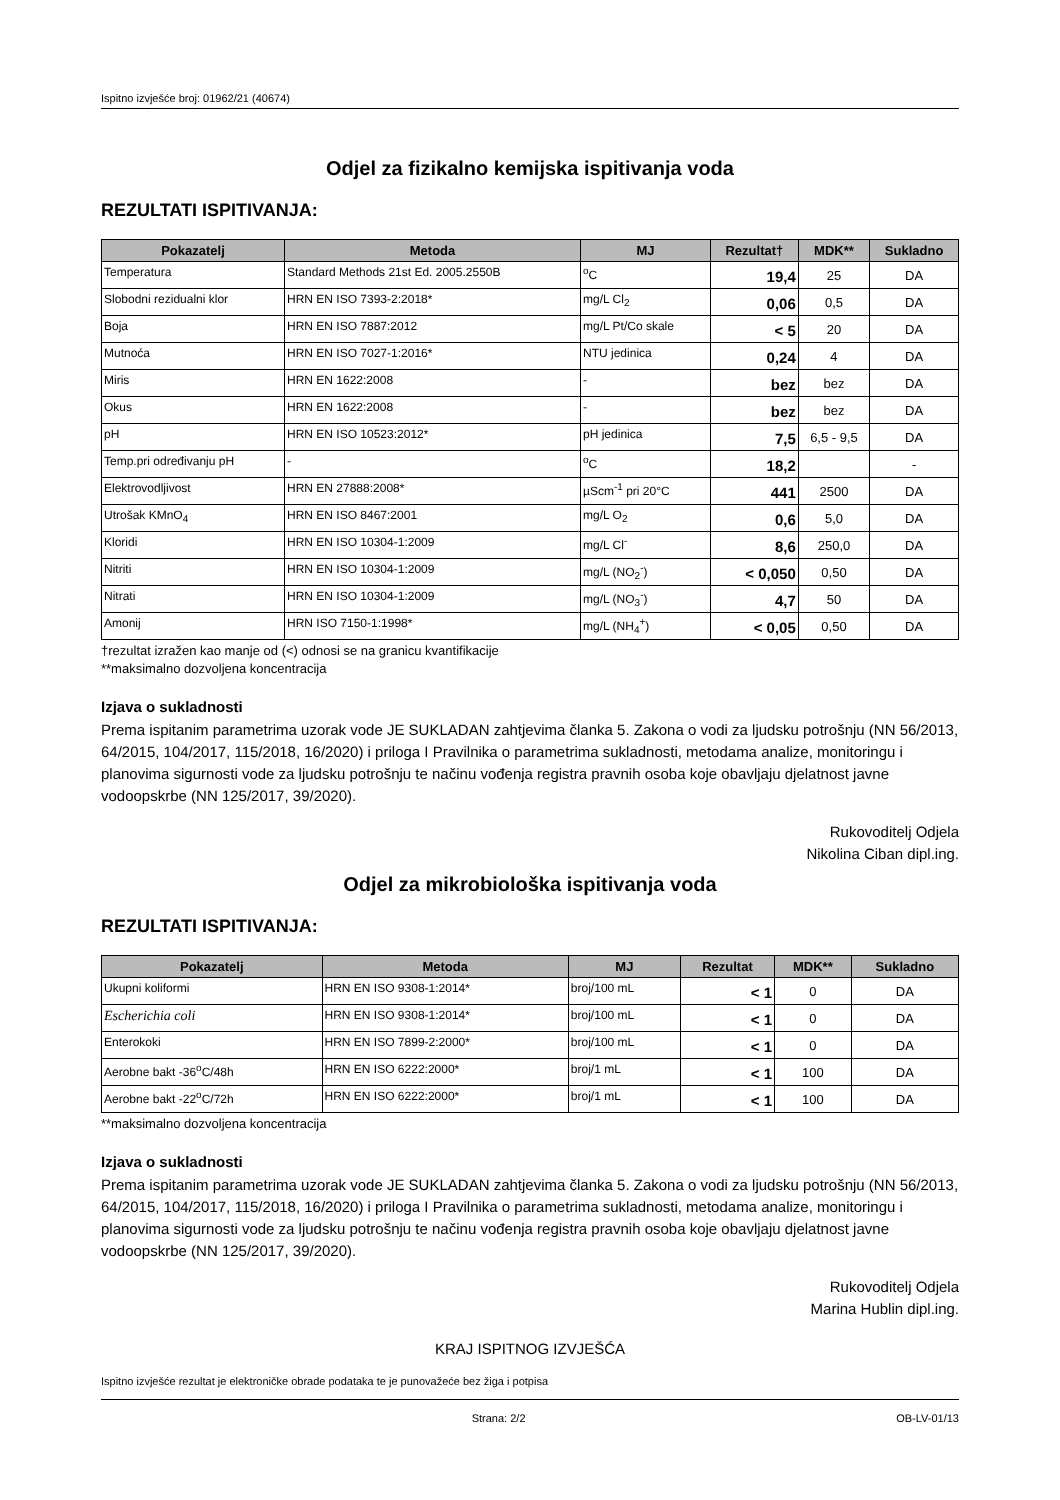Ispitno izvješće broj: 01962/21 (40674)
Odjel za fizikalno kemijska ispitivanja voda
REZULTATI ISPITIVANJA:
| Pokazatelj | Metoda | MJ | Rezultat† | MDK** | Sukladno |
| --- | --- | --- | --- | --- | --- |
| Temperatura | Standard Methods 21st Ed. 2005.2550B | <sup>o</sup> C | 19,4 | 25 | DA |
| Slobodni rezidualni klor | HRN EN ISO 7393-2:2018* | mg/L Cl<sub>2</sub> | 0,06 | 0,5 | DA |
| Boja | HRN EN ISO 7887:2012 | mg/L Pt/Co skale | < 5 | 20 | DA |
| Mutnoća | HRN EN ISO 7027-1:2016* | NTU jedinica | 0,24 | 4 | DA |
| Miris | HRN EN 1622:2008 | - | bez | bez | DA |
| Okus | HRN EN 1622:2008 | - | bez | bez | DA |
| pH | HRN EN ISO 10523:2012* | pH jedinica | 7,5 | 6,5 - 9,5 | DA |
| Temp.pri određivanju pH | - | <sup>o</sup> C | 18,2 | | - |
| Elektrovodljivost | HRN EN 27888:2008* | µScm<sup>-1</sup> pri 20°C | 441 | 2500 | DA |
| Utrošak KMnO<sub>4</sub> | HRN EN ISO 8467:2001 | mg/L O<sub>2</sub> | 0,6 | 5,0 | DA |
| Kloridi | HRN EN ISO 10304-1:2009 | mg/L Cl<sup>-</sup> | 8,6 | 250,0 | DA |
| Nitriti | HRN EN ISO 10304-1:2009 | mg/L (NO<sub>2</sub><sup>-</sup>) | < 0,050 | 0,50 | DA |
| Nitrati | HRN EN ISO 10304-1:2009 | mg/L (NO<sub>3</sub><sup>-</sup>) | 4,7 | 50 | DA |
| Amonij | HRN ISO 7150-1:1998* | mg/L (NH<sub>4</sub><sup>+</sup>) | < 0,05 | 0,50 | DA |
†rezultat izražen kao manje od (<) odnosi se na granicu kvantifikacije
**maksimalno dozvoljena koncentracija
Izjava o sukladnosti
Prema ispitanim parametrima uzorak vode JE SUKLADAN zahtjevima članka 5. Zakona o vodi za ljudsku potrošnju (NN 56/2013, 64/2015, 104/2017, 115/2018, 16/2020) i priloga I Pravilnika o parametrima sukladnosti, metodama analize, monitoringu i planovima sigurnosti vode za ljudsku potrošnju te načinu vođenja registra pravnih osoba koje obavljaju djelatnost javne vodoopskrbe (NN 125/2017, 39/2020).
Rukovoditelj Odjela
Nikolina Ciban dipl.ing.
Odjel za mikrobiološka ispitivanja voda
REZULTATI ISPITIVANJA:
| Pokazatelj | Metoda | MJ | Rezultat | MDK** | Sukladno |
| --- | --- | --- | --- | --- | --- |
| Ukupni koliformi | HRN EN ISO 9308-1:2014* | broj/100 mL | < 1 | 0 | DA |
| Escherichia coli | HRN EN ISO 9308-1:2014* | broj/100 mL | < 1 | 0 | DA |
| Enterokoki | HRN EN ISO 7899-2:2000* | broj/100 mL | < 1 | 0 | DA |
| Aerobne bakt -36<sup>o</sup>C/48h | HRN EN ISO 6222:2000* | broj/1 mL | < 1 | 100 | DA |
| Aerobne bakt -22<sup>o</sup>C/72h | HRN EN ISO 6222:2000* | broj/1 mL | < 1 | 100 | DA |
**maksimalno dozvoljena koncentracija
Izjava o sukladnosti
Prema ispitanim parametrima uzorak vode JE SUKLADAN zahtjevima članka 5. Zakona o vodi za ljudsku potrošnju (NN 56/2013, 64/2015, 104/2017, 115/2018, 16/2020) i priloga I Pravilnika o parametrima sukladnosti, metodama analize, monitoringu i planovima sigurnosti vode za ljudsku potrošnju te načinu vođenja registra pravnih osoba koje obavljaju djelatnost javne vodoopskrbe (NN 125/2017, 39/2020).
Rukovoditelj Odjela
Marina Hublin dipl.ing.
KRAJ ISPITNOG IZVJEŠĆA
Ispitno izvješće rezultat je elektroničke obrade podataka te je punovažeće bez žiga i potpisa
Strana: 2/2 OB-LV-01/13